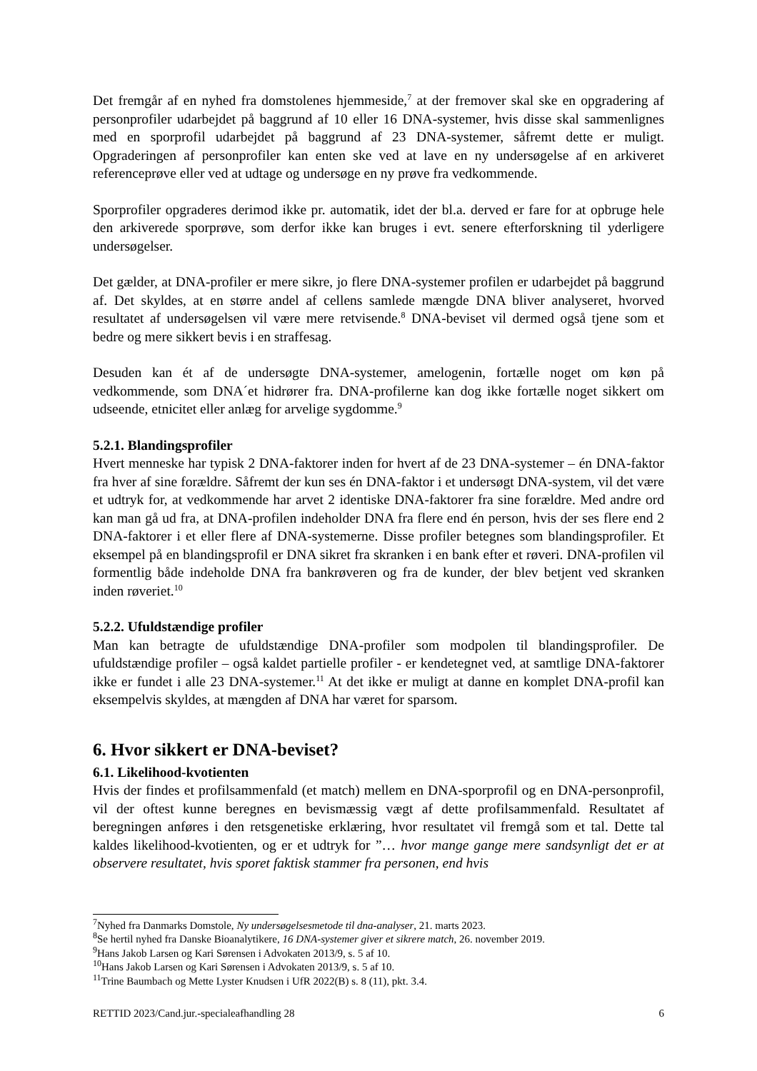Det fremgår af en nyhed fra domstolenes hjemmeside,<sup>7</sup> at der fremover skal ske en opgradering af personprofiler udarbejdet på baggrund af 10 eller 16 DNA-systemer, hvis disse skal sammenlignes med en sporprofil udarbejdet på baggrund af 23 DNA-systemer, såfremt dette er muligt. Opgraderingen af personprofiler kan enten ske ved at lave en ny undersøgelse af en arkiveret referenceprøve eller ved at udtage og undersøge en ny prøve fra vedkommende.
Sporprofiler opgraderes derimod ikke pr. automatik, idet der bl.a. derved er fare for at opbruge hele den arkiverede sporprøve, som derfor ikke kan bruges i evt. senere efterforskning til yderligere undersøgelser.
Det gælder, at DNA-profiler er mere sikre, jo flere DNA-systemer profilen er udarbejdet på baggrund af. Det skyldes, at en større andel af cellens samlede mængde DNA bliver analyseret, hvorved resultatet af undersøgelsen vil være mere retvisende.<sup>8</sup> DNA-beviset vil dermed også tjene som et bedre og mere sikkert bevis i en straffesag.
Desuden kan ét af de undersøgte DNA-systemer, amelogenin, fortælle noget om køn på vedkommende, som DNA´et hidrører fra. DNA-profilerne kan dog ikke fortælle noget sikkert om udseende, etnicitet eller anlæg for arvelige sygdomme.<sup>9</sup>
5.2.1. Blandingsprofiler
Hvert menneske har typisk 2 DNA-faktorer inden for hvert af de 23 DNA-systemer – én DNA-faktor fra hver af sine forældre. Såfremt der kun ses én DNA-faktor i et undersøgt DNA-system, vil det være et udtryk for, at vedkommende har arvet 2 identiske DNA-faktorer fra sine forældre. Med andre ord kan man gå ud fra, at DNA-profilen indeholder DNA fra flere end én person, hvis der ses flere end 2 DNA-faktorer i et eller flere af DNA-systemerne. Disse profiler betegnes som blandingsprofiler. Et eksempel på en blandingsprofil er DNA sikret fra skranken i en bank efter et røveri. DNA-profilen vil formentlig både indeholde DNA fra bankrøveren og fra de kunder, der blev betjent ved skranken inden røveriet.<sup>10</sup>
5.2.2. Ufuldstændige profiler
Man kan betragte de ufuldstændige DNA-profiler som modpolen til blandingsprofiler. De ufuldstændige profiler – også kaldet partielle profiler - er kendetegnet ved, at samtlige DNA-faktorer ikke er fundet i alle 23 DNA-systemer.<sup>11</sup> At det ikke er muligt at danne en komplet DNA-profil kan eksempelvis skyldes, at mængden af DNA har været for sparsom.
6. Hvor sikkert er DNA-beviset?
6.1. Likelihood-kvotienten
Hvis der findes et profilsammenfald (et match) mellem en DNA-sporprofil og en DNA-personprofil, vil der oftest kunne beregnes en bevismæssig vægt af dette profilsammenfald. Resultatet af beregningen anføres i den retsgenetiske erklæring, hvor resultatet vil fremgå som et tal. Dette tal kaldes likelihood-kvotienten, og er et udtryk for ”… hvor mange gange mere sandsynligt det er at observere resultatet, hvis sporet faktisk stammer fra personen, end hvis
<sup>7</sup> Nyhed fra Danmarks Domstole, Ny undersøgelsesmetode til dna-analyser, 21. marts 2023.
<sup>8</sup> Se hertil nyhed fra Danske Bioanalytikere, 16 DNA-systemer giver et sikrere match, 26. november 2019.
<sup>9</sup> Hans Jakob Larsen og Kari Sørensen i Advokaten 2013/9, s. 5 af 10.
<sup>10</sup> Hans Jakob Larsen og Kari Sørensen i Advokaten 2013/9, s. 5 af 10.
<sup>11</sup> Trine Baumbach og Mette Lyster Knudsen i UfR 2022(B) s. 8 (11), pkt. 3.4.
RETTID 2023/Cand.jur.-specialeafhandling 28 6